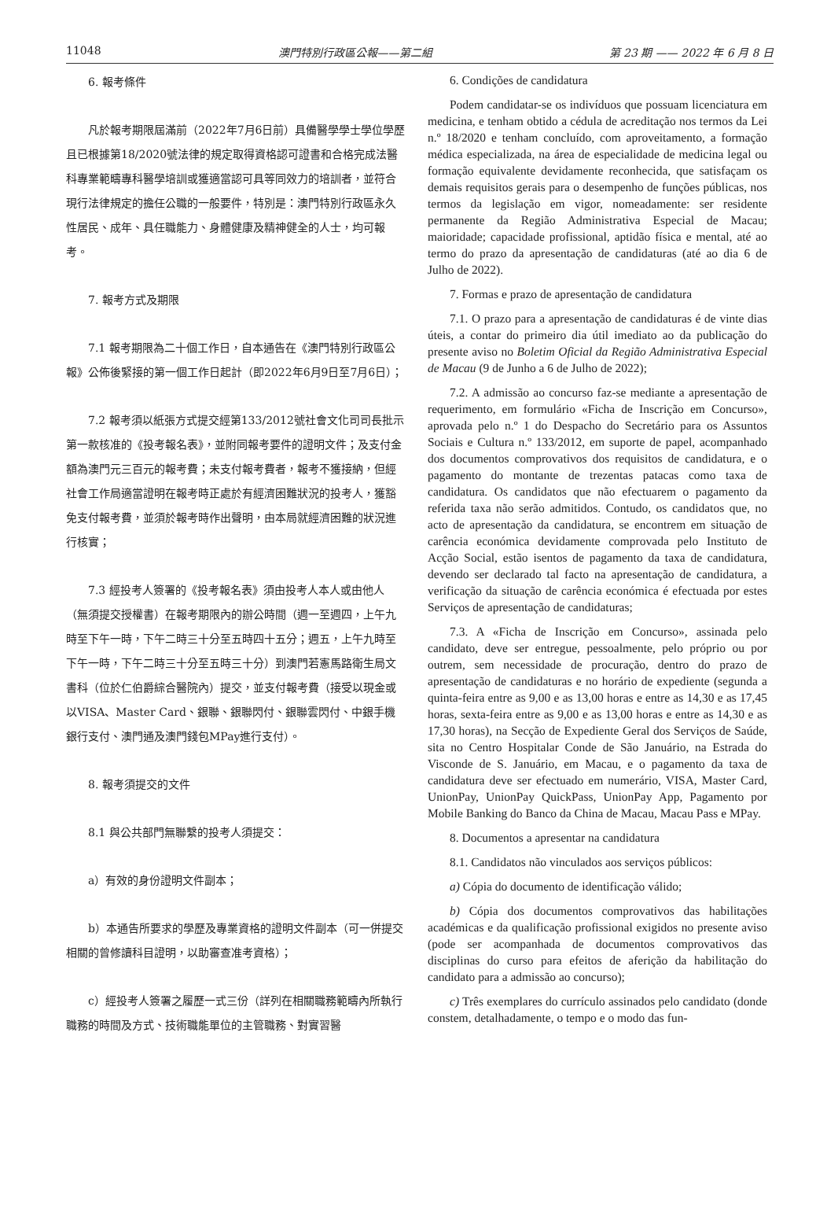11048 澳門特別行政區公報——第二組 第 23 期 —— 2022 年 6 月 8 日
6. 報考條件
凡於報考期限屆滿前（2022年7月6日前）具備醫學學士學位學歷且已根據第18/2020號法律的規定取得資格認可證書和合格完成法醫科專業範疇專科醫學培訓或獲適當認可具等同效力的培訓者，並符合現行法律規定的擔任公職的一般要件，特別是：澳門特別行政區永久性居民、成年、具任職能力、身體健康及精神健全的人士，均可報考。
7. 報考方式及期限
7.1 報考期限為二十個工作日，自本通告在《澳門特別行政區公報》公佈後緊接的第一個工作日起計（即2022年6月9日至7月6日）；
7.2 報考須以紙張方式提交經第133/2012號社會文化司司長批示第一款核准的《投考報名表》，並附同報考要件的證明文件；及支付金額為澳門元三百元的報考費；未支付報考費者，報考不獲接納，但經社會工作局適當證明在報考時正處於有經濟困難狀況的投考人，獲豁免支付報考費，並須於報考時作出聲明，由本局就經濟困難的狀況進行核實；
7.3 經投考人簽署的《投考報名表》須由投考人本人或由他人（無須提交授權書）在報考期限內的辦公時間（週一至週四，上午九時至下午一時，下午二時三十分至五時四十五分；週五，上午九時至下午一時，下午二時三十分至五時三十分）到澳門若憲馬路衛生局文書科（位於仁伯爵綜合醫院內）提交，並支付報考費（接受以現金或以VISA、Master Card、銀聯、銀聯閃付、銀聯雲閃付、中銀手機銀行支付、澳門通及澳門錢包MPay進行支付）。
8. 報考須提交的文件
8.1 與公共部門無聯繫的投考人須提交：
a）有效的身份證明文件副本；
b）本通告所要求的學歷及專業資格的證明文件副本（可一併提交相關的曾修讀科目證明，以助審查准考資格）；
c）經投考人簽署之履歷一式三份（詳列在相關職務範疇內所執行職務的時間及方式、技術職能單位的主管職務、對實習醫
6. Condições de candidatura
Podem candidatar-se os indivíduos que possuam licenciatura em medicina, e tenham obtido a cédula de acreditação nos termos da Lei n.º 18/2020 e tenham concluído, com aproveitamento, a formação médica especializada, na área de especialidade de medicina legal ou formação equivalente devidamente reconhecida, que satisfaçam os demais requisitos gerais para o desempenho de funções públicas, nos termos da legislação em vigor, nomeadamente: ser residente permanente da Região Administrativa Especial de Macau; maioridade; capacidade profissional, aptidão física e mental, até ao termo do prazo da apresentação de candidaturas (até ao dia 6 de Julho de 2022).
7. Formas e prazo de apresentação de candidatura
7.1. O prazo para a apresentação de candidaturas é de vinte dias úteis, a contar do primeiro dia útil imediato ao da publicação do presente aviso no Boletim Oficial da Região Administrativa Especial de Macau (9 de Junho a 6 de Julho de 2022);
7.2. A admissão ao concurso faz-se mediante a apresentação de requerimento, em formulário «Ficha de Inscrição em Concurso», aprovada pelo n.º 1 do Despacho do Secretário para os Assuntos Sociais e Cultura n.º 133/2012, em suporte de papel, acompanhado dos documentos comprovativos dos requisitos de candidatura, e o pagamento do montante de trezentas patacas como taxa de candidatura. Os candidatos que não efectuarem o pagamento da referida taxa não serão admitidos. Contudo, os candidatos que, no acto de apresentação da candidatura, se encontrem em situação de carência económica devidamente comprovada pelo Instituto de Acção Social, estão isentos de pagamento da taxa de candidatura, devendo ser declarado tal facto na apresentação de candidatura, a verificação da situação de carência económica é efectuada por estes Serviços de apresentação de candidaturas;
7.3. A «Ficha de Inscrição em Concurso», assinada pelo candidato, deve ser entregue, pessoalmente, pelo próprio ou por outrem, sem necessidade de procuração, dentro do prazo de apresentação de candidaturas e no horário de expediente (segunda a quinta-feira entre as 9,00 e as 13,00 horas e entre as 14,30 e as 17,45 horas, sexta-feira entre as 9,00 e as 13,00 horas e entre as 14,30 e as 17,30 horas), na Secção de Expediente Geral dos Serviços de Saúde, sita no Centro Hospitalar Conde de São Januário, na Estrada do Visconde de S. Januário, em Macau, e o pagamento da taxa de candidatura deve ser efectuado em numerário, VISA, Master Card, UnionPay, UnionPay QuickPass, UnionPay App, Pagamento por Mobile Banking do Banco da China de Macau, Macau Pass e MPay.
8. Documentos a apresentar na candidatura
8.1. Candidatos não vinculados aos serviços públicos:
a) Cópia do documento de identificação válido;
b) Cópia dos documentos comprovativos das habilitações académicas e da qualificação profissional exigidos no presente aviso (pode ser acompanhada de documentos comprovativos das disciplinas do curso para efeitos de aferição da habilitação do candidato para a admissão ao concurso);
c) Três exemplares do currículo assinados pelo candidato (donde constem, detalhadamente, o tempo e o modo das fun-